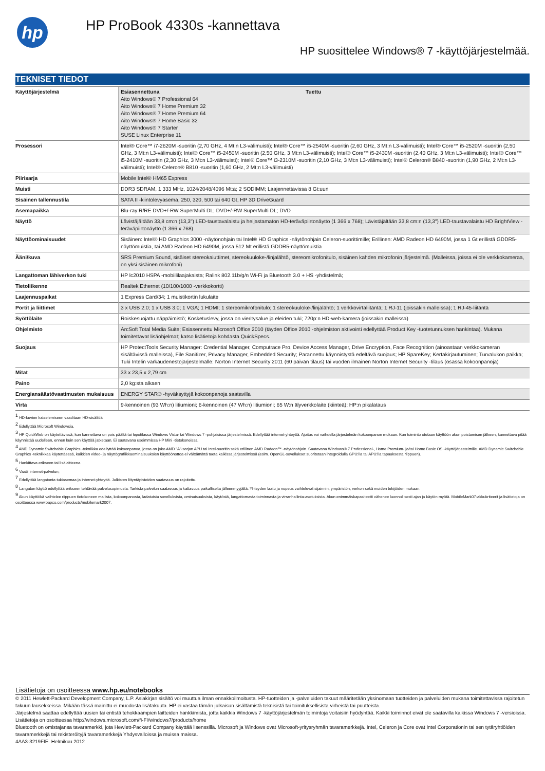hp
HP ProBook 4330s -kannettava
HP suosittelee Windows® 7 -käyttöjärjestelmää.
TEKNISET TIEDOT
| Käyttöjärjestelmä | / Esiasennettuna Aito Windows® 7 Professional 64 Aito Windows® 7 Home Premium 32 Aito Windows® 7 Home Premium 64 Aito Windows® 7 Home Basic 32 Aito Windows® 7 Starter SUSE Linux Enterprise 11 / Tuettu / |
| Prosessori | Intel® Core™ i7-2620M -suoritin (2,70 GHz, 4 Mt:n L3-välimuisti); Intel® Core™ i5-2540M -suoritin (2,60 GHz, 3 Mt:n L3-välimuisti); Intel® Core™ i5-2520M -suoritin (2,50 GHz, 3 Mt:n L3-välimuisti); Intel® Core™ i5-2450M -suoritin (2,50 GHz, 3 Mt:n L3-välimuisti); Intel® Core™ i5-2430M -suoritin (2,40 GHz, 3 Mt:n L3-välimuisti); Intel® Core™ i5-2410M -suoritin (2,30 GHz, 3 Mt:n L3-välimuisti); Intel® Core™ i3-2310M -suoritin (2,10 GHz, 3 Mt:n L3-välimuisti); Intel® Celeron® B840 -suoritin (1,90 GHz, 2 Mt:n L3-välimuisti); Intel® Celeron® B810 -suoritin (1,60 GHz, 2 Mt:n L3-välimuisti) |
| Piirisarja | Mobile Intel® HM65 Express |
| Muisti | DDR3 SDRAM, 1 333 MHz, 1024/2048/4096 Mt:a; 2 SODIMM; Laajennettavissa 8 Gt:uun |
| Sisäinen tallennustila | SATA II -kiintolevyasema, 250, 320, 500 tai 640 Gt, HP 3D DriveGuard |
| Asemapaikka | Blu-ray R/RE DVD+/-RW SuperMulti DL; DVD+/-RW SuperMulti DL; DVD |
| Näyttö | Lävistäjältään 33,8 cm:n (13,3") LED-taustavalaistu ja heijastamaton HD-teräväpiirtonäyttö (1 366 x 768); Lävistäjältään 33,8 cm:n (13,3") LED-taustavalaistu HD BrightView -teräväpiirtonäyttö (1 366 x 768) |
| Näyttöominaisuudet | Sisäinen: Intel® HD Graphics 3000 -näytönohjain tai Intel® HD Graphics -näytönohjain Celeron-suorittimille; Erillinen: AMD Radeon HD 6490M, jossa 1 Gt erillistä GDDR5-näyttömuistia, tai AMD Radeon HD 6490M, jossa 512 Mt erillistä GDDR5-näyttömuistia |
| Ääni/kuva | SRS Premium Sound, sisäiset stereokaiuttimet, stereokuuloke-/linjalähtö, stereomikrofonitulo, sisäinen kahden mikrofonin järjestelmä. (Malleissa, joissa ei ole verkkokameraa, on yksi sisäinen mikrofoni) |
| Langattoman lähiverkon tuki | HP lc2010 HSPA -mobiililaajakaista; Ralink 802.11b/g/n Wi-Fi ja Bluetooth 3.0 + HS -yhdistelmä; |
| Tietoliikenne | Realtek Ethernet (10/100/1000 -verkkokortti) |
| Laajennuspaikat | 1 Express Card/34; 1 muistikortin lukulaite |
| Portit ja liittimet | 3 x USB 2.0; 1 x USB 3.0; 1 VGA; 1 HDMI; 1 stereomikrofonitulo; 1 stereokuuloke-/linjalähtö; 1 verkkovirtaliitäntä; 1 RJ-11 (joissakin malleissa); 1 RJ-45-liitäntä |
| Syöttölaite | Roiskesuojattu näppäimistö; Kosketuslevy, jossa on vieritysalue ja eleiden tuki; 720p:n HD-web-kamera (joissakin malleissa) |
| Ohjelmisto | ArcSoft Total Media Suite; Esiasennettu Microsoft Office 2010 (täyden Office 2010 -ohjelmiston aktivointi edellyttää Product Key -tuotetunnuksen hankintaa). Mukana toimitettavat lisäohjelmat; katso lisätietoja kohdasta QuickSpecs. |
| Suojaus | HP ProtectTools Security Manager: Credential Manager, Computrace Pro, Device Access Manager, Drive Encryption, Face Recognition (ainoastaan verkkokameran sisältävissä malleissa), File Sanitizer, Privacy Manager, Embedded Security; Parannettu käynnistystä edeltävä suojaus; HP SpareKey; Kertakirjautuminen; Turvalukon paikka; Tuki Intelin varkaudenestojärjestelmälle: Norton Internet Security 2011 (60 päivän tilaus) tai vuoden ilmainen Norton Internet Security -tilaus (osassa kokoonpanoja) |
| Mitat | 33 x 23,5 x 2,79 cm |
| Paino | 2,0 kg:sta alkaen |
| Energiansäästövaatimusten mukaisuus | ENERGY STAR® -hyväksyttyjä kokoonpanoja saatavilla |
| Virta | 9-kennoinen (93 Wh:n) litiumioni; 6-kennoinen (47 Wh:n) litiumioni; 65 W:n älyverkkolaite (kiinteä); HP:n pikalataus |
<sup>1</sup> HD-kuvien katselemiseen vaaditaan HD-sisältöä.
<sup>2</sup> Edellyttää Microsoft Windowsia.
<sup>3</sup> HP QuickWeb on käytettävissä, kun kannettava on pois päältä tai lepotilassa Windows Vista- tai Windows 7 -pohjaisissa järjestelmissä. Edellyttää internet-yhteyttä. Ajoitus voi vaihdella järjestelmän kokoonpanon mukaan. Kun toiminto otetaan käyttöön akun poistamisen jälkeen, kannettava pitää käynnistää uudelleen, ennen kuin sen käyttöä jatketaan. Ei saatavana useimmissa HP Mini -tietokoneissa.
<sup>4</sup> AMD Dynamic Switchable Graphics -tekniikka edellyttää kokoonpanoa, jossa on joko AMD "A"-sarjan APU tai Intel-suoritin sekä erillinen AMD Radeon™ -näytönohjain. Saatavana Windows® 7 Professional-, Home Premium- ja/tai Home Basic OS -käyttöjärjestelmille. AMD Dynamic Switchable Graphics -tekniikkaa käytettäessä, kaikkien video- ja näyttögrafiikkaominaisuuksien käyttöönottoa ei välttämättä tueta kaikissa järjestelmissä (esim. OpenGL-sovellukset suoritetaan integroidulla GPU:lla tai APU:lla tapauksesta riippuen).
<sup>5</sup> Hankittava erikseen tai lisälaitteena.
<sup>6</sup> Vaatii internet-palvelun;
<sup>7</sup> Edellyttää langatonta tukiasemaa ja internet-yhteyttä. Julkisten liityntäpisteiden saatavuus on rajoitettu.
<sup>8</sup> Langaton käyttö edellyttää erikseen tehtävää palvelusopimusta. Tarkista palvelun saatavuus ja kattavuus paikalliselta jälleenmyyjältä. Yhteyden laatu ja nopeus vaihtelevat sijainnin, ympäristön, verkon sekä muiden tekijöiden mukaan.
<sup>9</sup> Akun käyttöikä vaihtelee riippuen tietokoneen mallista, kokoonpanosta, ladatuista sovelluksista, ominaisuuksista, käytöstä, langattomasta toiminnasta ja virranhallinta-asetuksista. Akun enimmäiskapasiteetti vähenee luonnollisesti ajan ja käytön myötä. MobileMark07-akkukriteerit ja lisätietoja on osoitteessa www.bapco.com/products/mobilemark2007.
Lisätietoja on osoitteessa www.hp.eu/notebooks
© 2011 Hewlett-Packard Development Company, L.P. Asiakirjan sisältö voi muuttua ilman ennakkoilmoitusta. HP-tuotteiden ja -palveluiden takuut määritetään yksinomaan tuotteiden ja palveluiden mukana toimitettavissa rajoitetun takuun lausekkeissa. Mikään tässä mainittu ei muodosta lisätakuuta. HP ei vastaa tämän julkaisun sisältämistä teknisistä tai toimituksellisista virheistä tai puutteista.
Järjestelmä saattaa edellyttää uusien tai entistä tehokkaampien laitteiden hankkimista, jotta kaikkia Windows 7 -käyttöjärjestelmän toimintoja voitaisiin hyödyntää. Kaikki toiminnot eivät ole saatavilla kaikissa Windows 7 -versioissa. Lisätietoja on osoitteessa http://windows.microsoft.com/fi-FI/windows7/products/home
Bluetooth on omistajansa tavaramerkki, jota Hewlett-Packard Company käyttää lisenssillä. Microsoft ja Windows ovat Microsoft-yritysryhmän tavaramerkkejä. Intel, Celeron ja Core ovat Intel Corporationin tai sen tytäryhtiöiden tavaramerkkejä tai rekisteröityjä tavaramerkkejä Yhdysvalloissa ja muissa maissa.
4AA3-3219FIE. Helmikuu 2012